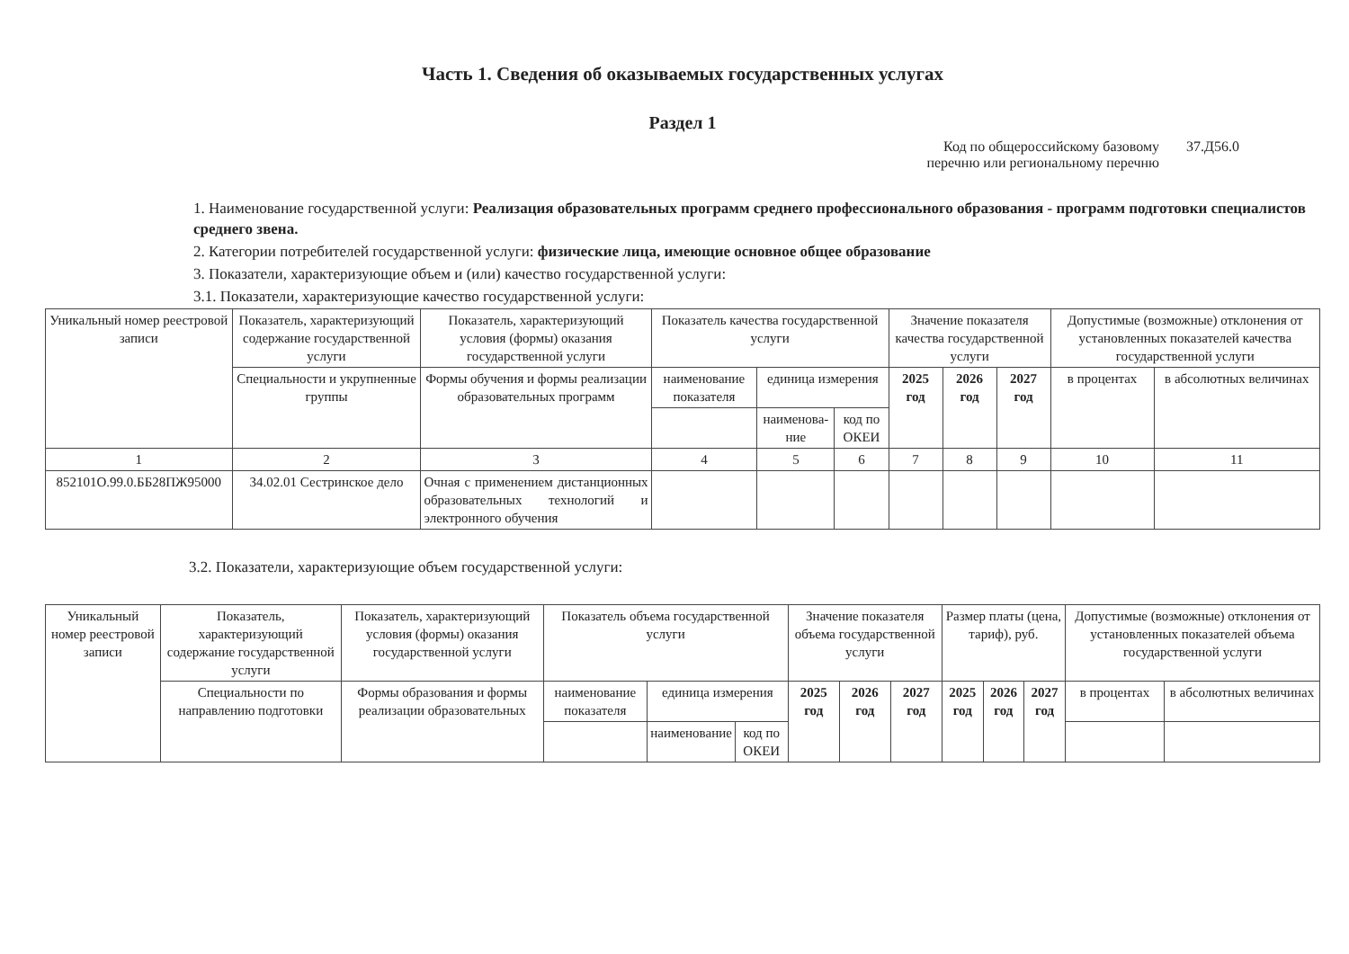Часть 1. Сведения об оказываемых государственных услугах
Раздел 1
Код по общероссийскому базовому
перечню или региональному перечню
37.Д56.0
1. Наименование государственной услуги: Реализация образовательных программ среднего профессионального образования - программ подготовки специалистов среднего звена.
2. Категории потребителей государственной услуги: физические лица, имеющие основное общее образование
3. Показатели, характеризующие объем и (или) качество государственной услуги:
3.1. Показатели, характеризующие качество государственной услуги:
| Уникальный номер реестровой записи | Показатель, характеризующий содержание государственной услуги | Показатель, характеризующий условия (формы) оказания государственной услуги | Показатель качества государственной услуги | | | Значение показателя качества государственной услуги | | | Допустимые (возможные) отклонения от установленных показателей качества государственной услуги | |
| --- | --- | --- | --- | --- | --- | --- | --- | --- | --- | --- |
| | Специальности и укрупненные группы | Формы обучения и формы реализации образовательных программ | наименование показателя | единица измерения | | 2025 год | 2026 год | 2027 год | в процентах | в абсолютных величинах |
| | | | | наименова-ние | код по ОКЕИ | | | | | |
| 1 | 2 | 3 | 4 | 5 | 6 | 7 | 8 | 9 | 10 | 11 |
| 852101О.99.0.ББ28ПЖ95000 | 34.02.01 Сестринское дело | Очная с применением дистанционных образовательных технологий и электронного обучения | | | | | | | | |
3.2. Показатели, характеризующие объем государственной услуги:
| Уникальный номер реестровой записи | Показатель, характеризующий содержание государственной услуги | Показатель, характеризующий условия (формы) оказания государственной услуги | Показатель объема государственной услуги | | | Значение показателя объема государственной услуги | | | Размер платы (цена, тариф), руб. | | | Допустимые (возможные) отклонения от установленных показателей объема государственной услуги | |
| --- | --- | --- | --- | --- | --- | --- | --- | --- | --- | --- | --- | --- | --- |
| | Специальности по направлению подготовки | Формы образования и формы реализации образовательных | наименование показателя | единица измерения | | 2025 год | 2026 год | 2027 год | 2025 год | 2026 год | 2027 год | в процентах | в абсолютных величинах |
| | | | | наименование | код по ОКЕИ | | | | | | | | |